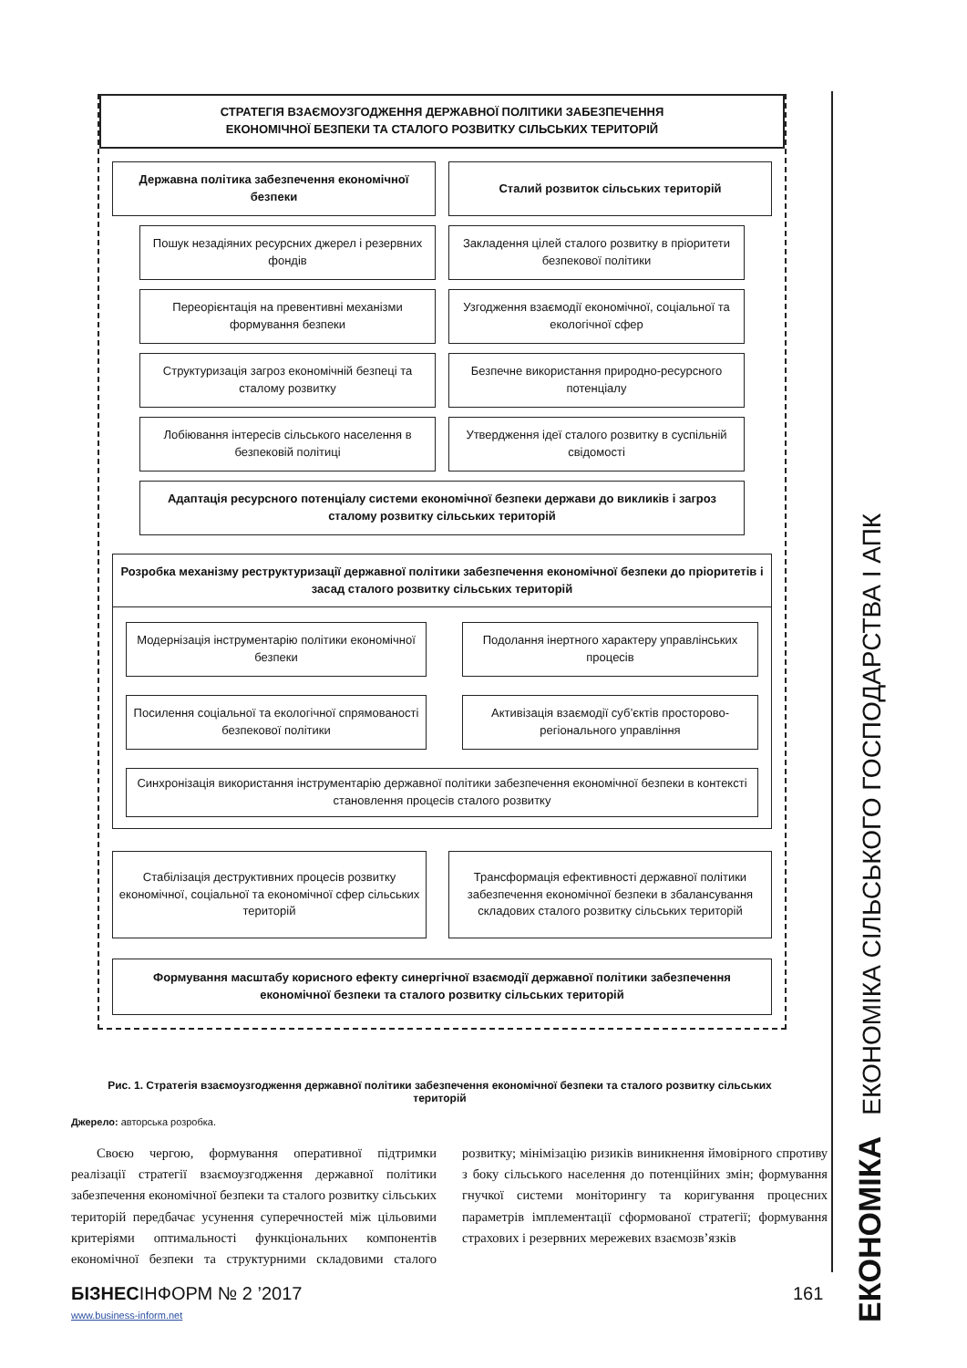СТРАТЕГІЯ ВЗАЄМОУЗГОДЖЕННЯ ДЕРЖАВНОЇ ПОЛІТИКИ ЗАБЕЗПЕЧЕННЯ
ЕКОНОМІЧНОЇ БЕЗПЕКИ ТА СТАЛОГО РОЗВИТКУ СІЛЬСЬКИХ ТЕРИТОРІЙ
Державна політика забезпечення економічної безпеки
Сталий розвиток сільських територій
Пошук незадіяних ресурсних джерел і резервних фондів
Закладення цілей сталого розвитку в пріоритети безпекової політики
Переорієнтація на превентивні механізми формування безпеки
Узгодження взаємодії економічної, соціальної та екологічної сфер
Структуризація загроз економічній безпеці та сталому розвитку
Безпечне використання природно-ресурсного потенціалу
Лобіювання інтересів сільського населення в безпековій політиці
Утвердження ідеї сталого розвитку в суспільній свідомості
Адаптація ресурсного потенціалу системи економічної безпеки держави до викликів і загроз сталому розвитку сільських територій
Розробка механізму реструктуризації державної політики забезпечення економічної безпеки до пріоритетів і засад сталого розвитку сільських територій
Модернізація інструментарію політики економічної безпеки
Подолання інертного характеру управлінських процесів
Посилення соціальної та екологічної спрямованості безпекової політики
Активізація взаємодії суб’єктів просторово-регіонального управління
Синхронізація використання інструментарію державної політики забезпечення економічної безпеки в контексті становлення процесів сталого розвитку
Стабілізація деструктивних процесів розвитку економічної, соціальної та економічної сфер сільських територій
Трансформація ефективності державної політики забезпечення економічної безпеки в збалансування складових сталого розвитку сільських територій
Формування масштабу корисного ефекту синергічної взаємодії державної політики забезпечення економічної безпеки та сталого розвитку сільських територій
Рис. 1. Стратегія взаємоузгодження державної політики забезпечення економічної безпеки та сталого розвитку сільських територій
Джерело: авторська розробка.
Своєю чергою, формування оперативної підтримки реалізації стратегії взаємоузгодження державної політики забезпечення економічної безпеки та сталого розвитку сільських територій передбачає усунення суперечностей між цільовими критеріями оптимальності функціональних компонентів економічної безпеки та структурними складовими сталого розвитку; мінімізацію ризиків виникнення ймовірного спротиву з боку сільського населення до потенційних змін; формування гнучкої системи моніторингу та коригування процесних параметрів імплементації сформованої стратегії; формування страхових і резервних мережевих взаємозв’язків
БІЗНЕСІНФОРМ № 2 ’2017 161
www.business-inform.net
ЕКОНОМІКА ЕКОНОМІКА СІЛЬСЬКОГО ГОСПОДАРСТВА І АПК